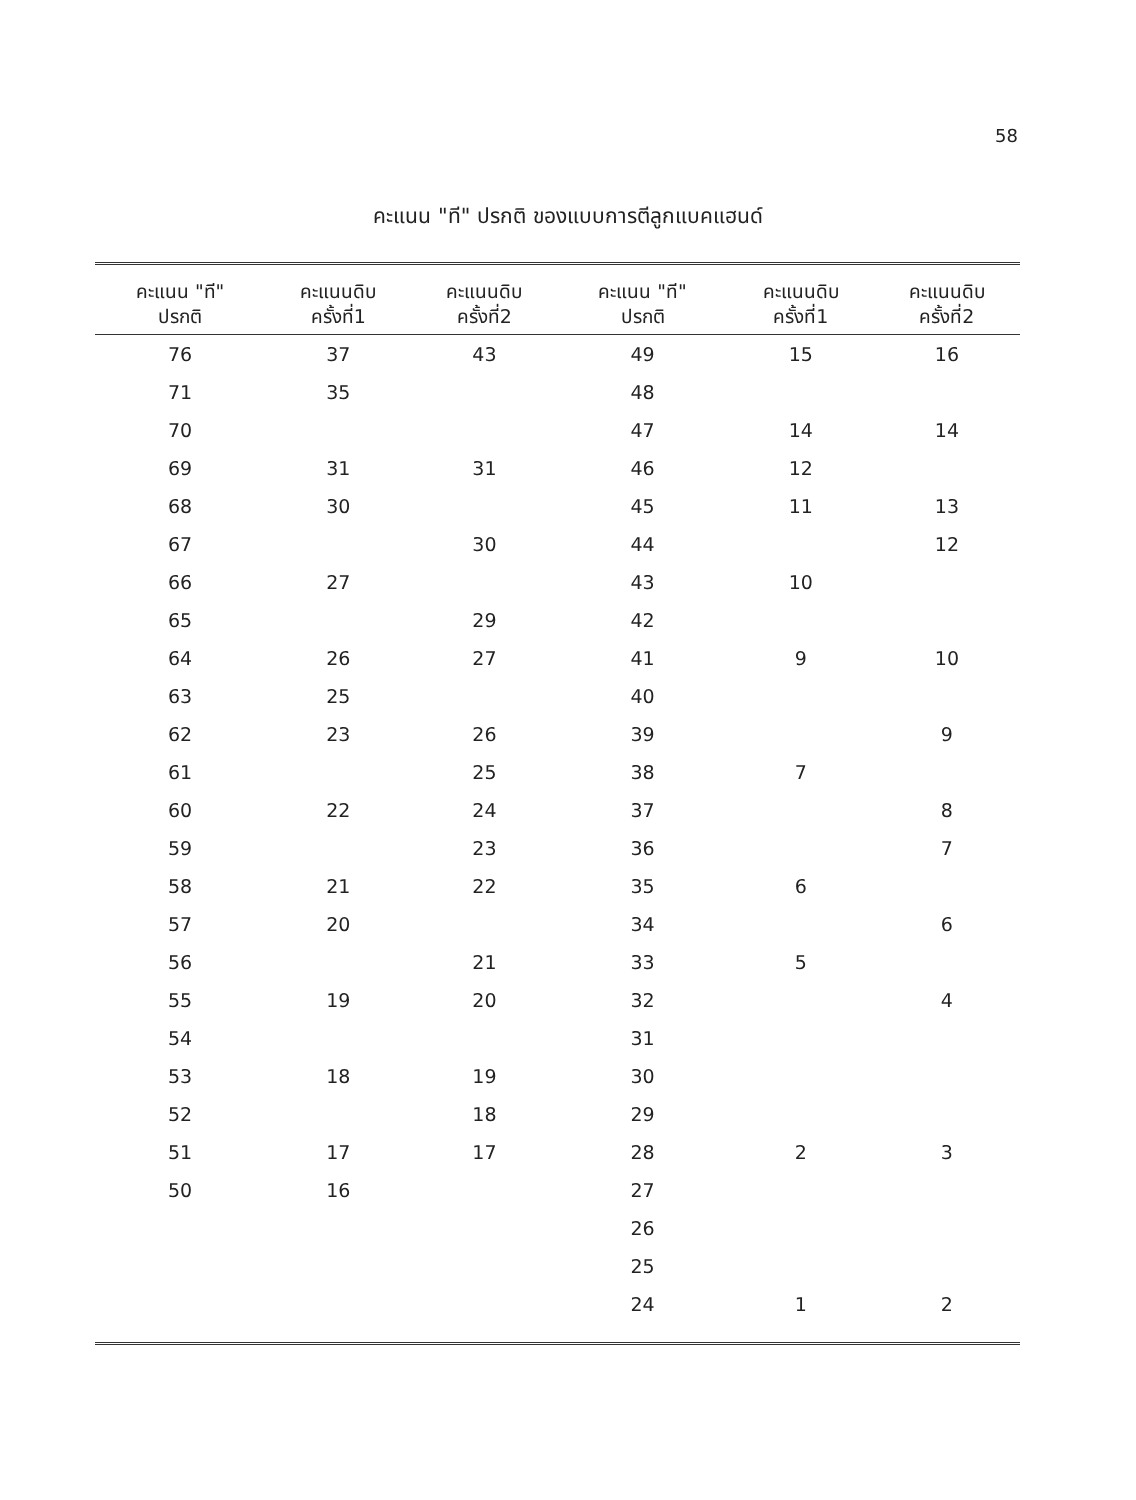58
คะแนน "ที" ปรกติ ของแบบการตีลูกแบคแฮนด์
| คะแนน "ที" ปรกติ | คะแนนดิบ ครั้งที่1 | คะแนนดิบ ครั้งที่2 | คะแนน "ที" ปรกติ | คะแนนดิบ ครั้งที่1 | คะแนนดิบ ครั้งที่2 |
| --- | --- | --- | --- | --- | --- |
| 76 | 37 | 43 | 49 | 15 | 16 |
| 71 | 35 | | 48 | | |
| 70 | | | 47 | 14 | 14 |
| 69 | 31 | 31 | 46 | 12 | |
| 68 | 30 | | 45 | 11 | 13 |
| 67 | | 30 | 44 | | 12 |
| 66 | 27 | | 43 | 10 | |
| 65 | | 29 | 42 | | |
| 64 | 26 | 27 | 41 | 9 | 10 |
| 63 | 25 | | 40 | | |
| 62 | 23 | 26 | 39 | | 9 |
| 61 | | 25 | 38 | 7 | |
| 60 | 22 | 24 | 37 | | 8 |
| 59 | | 23 | 36 | | 7 |
| 58 | 21 | 22 | 35 | 6 | |
| 57 | 20 | | 34 | | 6 |
| 56 | | 21 | 33 | 5 | |
| 55 | 19 | 20 | 32 | | 4 |
| 54 | | | 31 | | |
| 53 | 18 | 19 | 30 | | |
| 52 | | 18 | 29 | | |
| 51 | 17 | 17 | 28 | 2 | 3 |
| 50 | 16 | | 27 | | |
| | | | 26 | | |
| | | | 25 | | |
| | | | 24 | 1 | 2 |